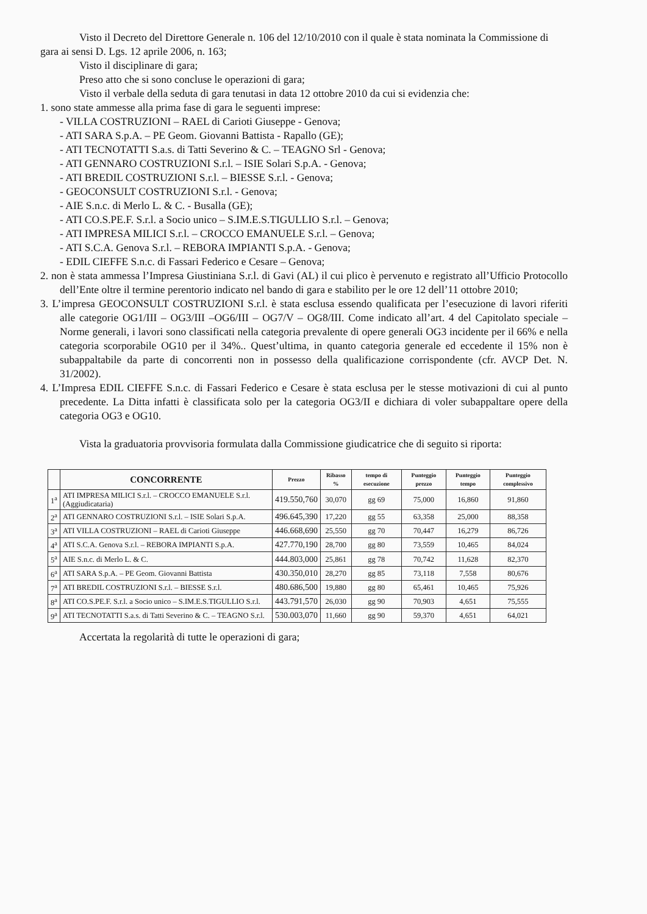Visto il Decreto del Direttore Generale n. 106 del 12/10/2010 con il quale è stata nominata la Commissione di gara ai sensi D. Lgs. 12 aprile 2006, n. 163;
Visto il disciplinare di gara;
Preso atto che si sono concluse le operazioni di gara;
Visto il verbale della seduta di gara tenutasi in data 12 ottobre 2010 da cui si evidenzia che:
1. sono state ammesse alla prima fase di gara le seguenti imprese:
- VILLA COSTRUZIONI – RAEL di Carioti Giuseppe - Genova;
- ATI SARA S.p.A. – PE Geom. Giovanni Battista - Rapallo (GE);
- ATI TECNOTATTI S.a.s. di Tatti Severino & C. – TEAGNO Srl - Genova;
- ATI GENNARO COSTRUZIONI S.r.l. – ISIE Solari S.p.A. - Genova;
- ATI BREDIL COSTRUZIONI S.r.l. – BIESSE S.r.l. - Genova;
- GEOCONSULT COSTRUZIONI S.r.l. - Genova;
- AIE S.n.c. di Merlo L. & C. - Busalla (GE);
- ATI CO.S.PE.F. S.r.l. a Socio unico – S.IM.E.S.TIGULLIO S.r.l. – Genova;
- ATI IMPRESA MILICI S.r.l. – CROCCO EMANUELE S.r.l. – Genova;
- ATI S.C.A. Genova S.r.l. – REBORA IMPIANTI S.p.A. - Genova;
- EDIL CIEFFE S.n.c. di Fassari Federico e Cesare – Genova;
2. non è stata ammessa l’Impresa Giustiniana S.r.l. di Gavi (AL) il cui plico è pervenuto e registrato all’Ufficio Protocollo dell’Ente oltre il termine perentorio indicato nel bando di gara e stabilito per le ore 12 dell’11 ottobre 2010;
3. L’impresa GEOCONSULT COSTRUZIONI S.r.l. è stata esclusa essendo qualificata per l’esecuzione di lavori riferiti alle categorie OG1/III – OG3/III –OG6/III – OG7/V – OG8/III. Come indicato all’art. 4 del Capitolato speciale – Norme generali, i lavori sono classificati nella categoria prevalente di opere generali OG3 incidente per il 66% e nella categoria scorporabile OG10 per il 34%.. Quest’ultima, in quanto categoria generale ed eccedente il 15% non è subappaltabile da parte di concorrenti non in possesso della qualificazione corrispondente (cfr. AVCP Det. N. 31/2002).
4. L’Impresa EDIL CIEFFE S.n.c. di Fassari Federico e Cesare è stata esclusa per le stesse motivazioni di cui al punto precedente. La Ditta infatti è classificata solo per la categoria OG3/II e dichiara di voler subappaltare opere della categoria OG3 e OG10.
Vista la graduatoria provvisoria formulata dalla Commissione giudicatrice che di seguito si riporta:
| | CONCORRENTE | Prezzo | Ribasso % | tempo di esecuzione | Punteggio prezzo | Punteggio tempo | Punteggio complessivo |
| --- | --- | --- | --- | --- | --- | --- | --- |
| 1<sup>a</sup> | ATI IMPRESA MILICI S.r.l. – CROCCO EMANUELE S.r.l. (Aggiudicataria) | 419.550,760 | 30,070 | gg 69 | 75,000 | 16,860 | 91,860 |
| 2<sup>a</sup> | ATI GENNARO COSTRUZIONI S.r.l. – ISIE Solari S.p.A. | 496.645,390 | 17,220 | gg 55 | 63,358 | 25,000 | 88,358 |
| 3<sup>a</sup> | ATI VILLA COSTRUZIONI – RAEL di Carioti Giuseppe | 446.668,690 | 25,550 | gg 70 | 70,447 | 16,279 | 86,726 |
| 4<sup>a</sup> | ATI S.C.A. Genova S.r.l. – REBORA IMPIANTI S.p.A. | 427.770,190 | 28,700 | gg 80 | 73,559 | 10,465 | 84,024 |
| 5<sup>a</sup> | AIE S.n.c. di Merlo L. & C. | 444.803,000 | 25,861 | gg 78 | 70,742 | 11,628 | 82,370 |
| 6<sup>a</sup> | ATI SARA S.p.A. – PE Geom. Giovanni Battista | 430.350,010 | 28,270 | gg 85 | 73,118 | 7,558 | 80,676 |
| 7<sup>a</sup> | ATI BREDIL COSTRUZIONI S.r.l. – BIESSE S.r.l. | 480.686,500 | 19,880 | gg 80 | 65,461 | 10,465 | 75,926 |
| 8<sup>a</sup> | ATI CO.S.PE.F. S.r.l. a Socio unico – S.IM.E.S.TIGULLIO S.r.l. | 443.791,570 | 26,030 | gg 90 | 70,903 | 4,651 | 75,555 |
| 9<sup>a</sup> | ATI TECNOTATTI S.a.s. di Tatti Severino & C. – TEAGNO S.r.l. | 530.003,070 | 11,660 | gg 90 | 59,370 | 4,651 | 64,021 |
Accertata la regolarità di tutte le operazioni di gara;